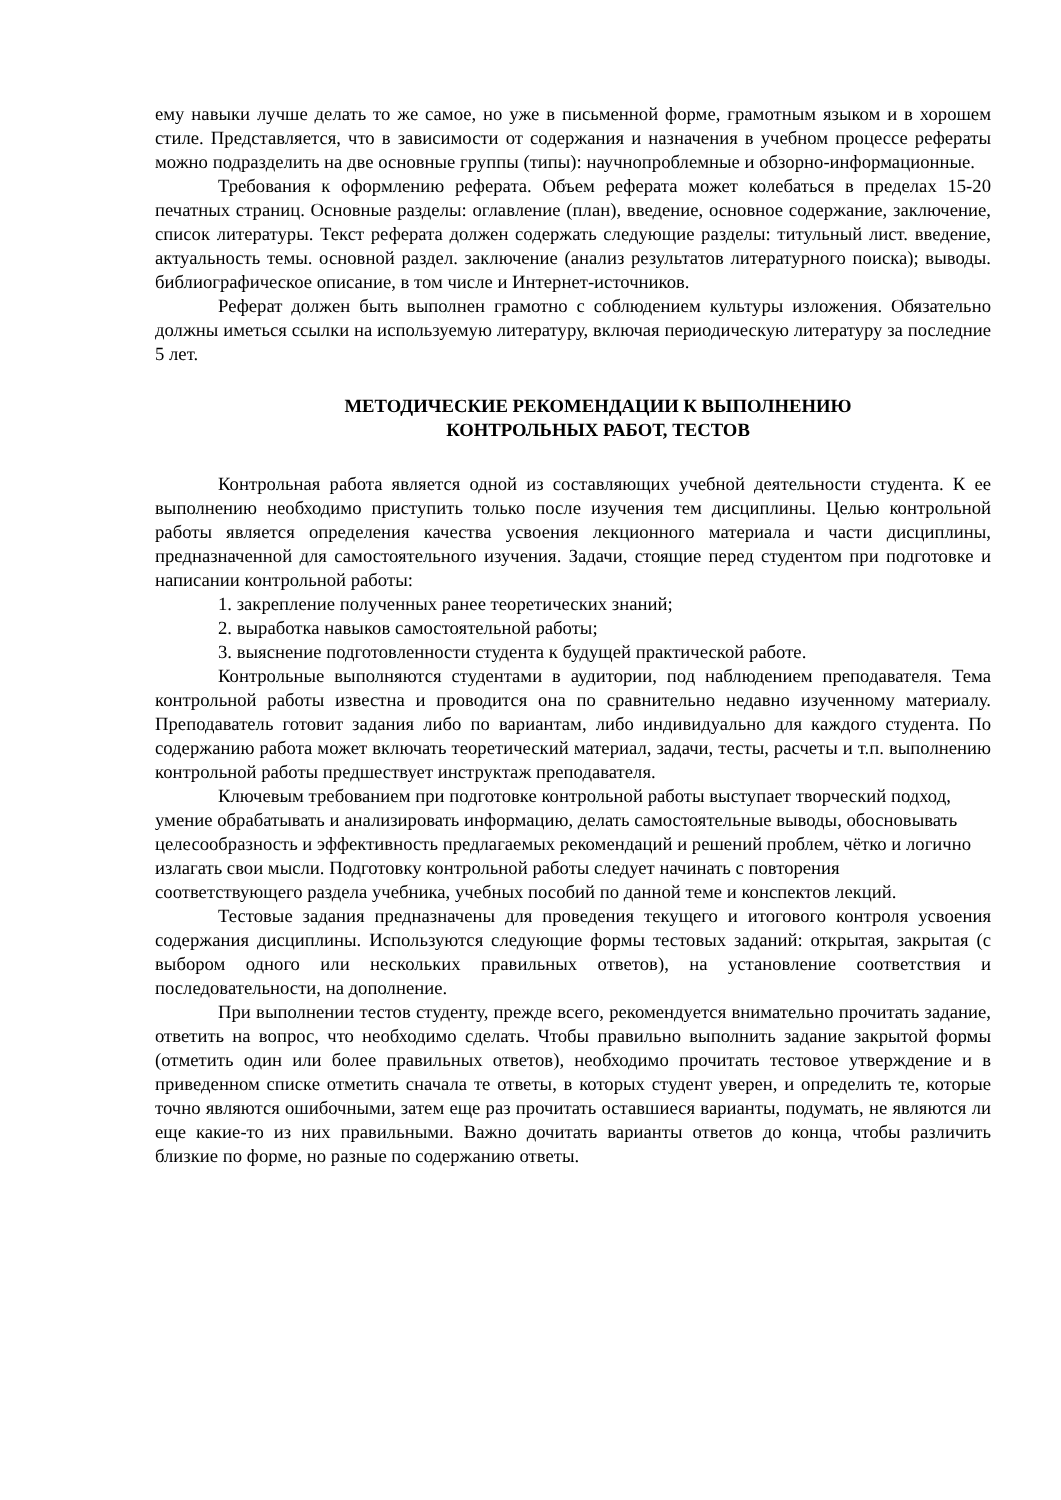ему навыки лучше делать то же самое, но уже в письменной форме, грамотным языком и в хорошем стиле. Представляется, что в зависимости от содержания и назначения в учебном процессе рефераты можно подразделить на две основные группы (типы): научнопроблемные и обзорно-информационные.
Требования к оформлению реферата. Объем реферата может колебаться в пределах 15-20 печатных страниц. Основные разделы: оглавление (план), введение, основное содержание, заключение, список литературы. Текст реферата должен содержать следующие разделы: титульный лист. введение, актуальность темы. основной раздел. заключение (анализ результатов литературного поиска); выводы. библиографическое описание, в том числе и Интернет-источников.
Реферат должен быть выполнен грамотно с соблюдением культуры изложения. Обязательно должны иметься ссылки на используемую литературу, включая периодическую литературу за последние 5 лет.
МЕТОДИЧЕСКИЕ РЕКОМЕНДАЦИИ К ВЫПОЛНЕНИЮ
КОНТРОЛЬНЫХ РАБОТ, ТЕСТОВ
Контрольная работа является одной из составляющих учебной деятельности студента. К ее выполнению необходимо приступить только после изучения тем дисциплины. Целью контрольной работы является определения качества усвоения лекционного материала и части дисциплины, предназначенной для самостоятельного изучения. Задачи, стоящие перед студентом при подготовке и написании контрольной работы:
1. закрепление полученных ранее теоретических знаний;
2. выработка навыков самостоятельной работы;
3. выяснение подготовленности студента к будущей практической работе.
Контрольные выполняются студентами в аудитории, под наблюдением преподавателя. Тема контрольной работы известна и проводится она по сравнительно недавно изученному материалу. Преподаватель готовит задания либо по вариантам, либо индивидуально для каждого студента. По содержанию работа может включать теоретический материал, задачи, тесты, расчеты и т.п. выполнению контрольной работы предшествует инструктаж преподавателя.
Ключевым требованием при подготовке контрольной работы выступает творческий подход, умение обрабатывать и анализировать информацию, делать самостоятельные выводы, обосновывать целесообразность и эффективность предлагаемых рекомендаций и решений проблем, чётко и логично излагать свои мысли. Подготовку контрольной работы следует начинать с повторения соответствующего раздела учебника, учебных пособий по данной теме и конспектов лекций.
Тестовые задания предназначены для проведения текущего и итогового контроля усвоения содержания дисциплины. Используются следующие формы тестовых заданий: открытая, закрытая (с выбором одного или нескольких правильных ответов), на установление соответствия и последовательности, на дополнение.
При выполнении тестов студенту, прежде всего, рекомендуется внимательно прочитать задание, ответить на вопрос, что необходимо сделать. Чтобы правильно выполнить задание закрытой формы (отметить один или более правильных ответов), необходимо прочитать тестовое утверждение и в приведенном списке отметить сначала те ответы, в которых студент уверен, и определить те, которые точно являются ошибочными, затем еще раз прочитать оставшиеся варианты, подумать, не являются ли еще какие-то из них правильными. Важно дочитать варианты ответов до конца, чтобы различить близкие по форме, но разные по содержанию ответы.